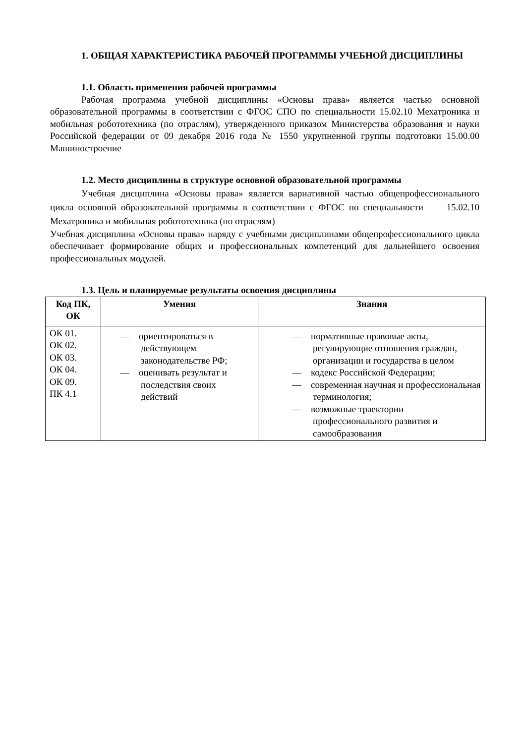1. ОБЩАЯ ХАРАКТЕРИСТИКА РАБОЧЕЙ ПРОГРАММЫ УЧЕБНОЙ ДИСЦИПЛИНЫ
1.1. Область применения рабочей программы
Рабочая программа учебной дисциплины «Основы права» является частью основной образовательной программы в соответствии с ФГОС СПО по специальности 15.02.10 Мехатроника и мобильная робототехника (по отраслям), утвержденного приказом Министерства образования и науки Российской федерации от 09 декабря 2016 года № 1550 укрупненной группы подготовки 15.00.00 Машиностроение
1.2. Место дисциплины в структуре основной образовательной программы
Учебная дисциплина «Основы права» является вариативной частью общепрофессионального цикла основной образовательной программы в соответствии с ФГОС по специальности 15.02.10 Мехатроника и мобильная робототехника (по отраслям)
Учебная дисциплина «Основы права» наряду с учебными дисциплинами общепрофессионального цикла обеспечивает формирование общих и профессиональных компетенций для дальнейшего освоения профессиональных модулей.
1.3. Цель и планируемые результаты освоения дисциплины
| Код ПК, ОК | Умения | Знания |
| --- | --- | --- |
| ОК 01. ОК 02. ОК 03. ОК 04. ОК 09. ПК 4.1 | — ориентироваться в действующем законодательстве РФ; — оценивать результат и последствия своих действий | — нормативные правовые акты, регулирующие отношения граждан, организации и государства в целом — кодекс Российской Федерации; — современная научная и профессиональная терминология; — возможные траектории профессионального развития и самообразования |